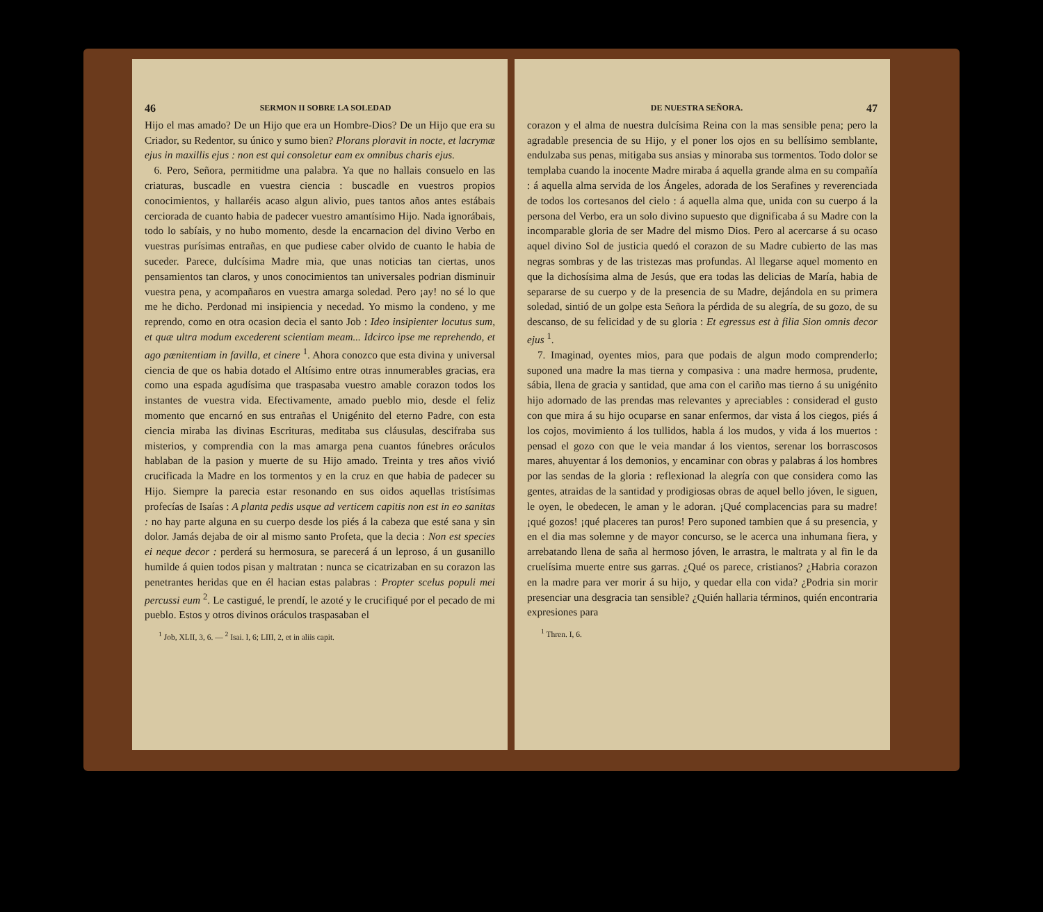46 SERMON II SOBRE LA SOLEDAD
Hijo el mas amado? De un Hijo que era un Hombre-Dios? De un Hijo que era su Criador, su Redentor, su único y sumo bien? Plorans ploravit in nocte, et lacrymæ ejus in maxillis ejus : non est qui consoletur eam ex omnibus charis ejus.
6. Pero, Señora, permitidme una palabra. Ya que no hallais consuelo en las criaturas, buscadle en vuestra ciencia : buscadle en vuestros propios conocimientos, y hallaréis acaso algun alivio, pues tantos años antes estábais cerciorada de cuanto habia de padecer vuestro amantísimo Hijo. Nada ignorábais, todo lo sabíais, y no hubo momento, desde la encarnacion del divino Verbo en vuestras purísimas entrañas, en que pudiese caber olvido de cuanto le habia de suceder. Parece, dulcísima Madre mia, que unas noticias tan ciertas, unos pensamientos tan claros, y unos conocimientos tan universales podrian disminuir vuestra pena, y acompañaros en vuestra amarga soledad. Pero ¡ay! no sé lo que me he dicho. Perdonad mi insipiencia y necedad. Yo mismo la condeno, y me reprendo, como en otra ocasion decia el santo Job : Ideo insipienter locutus sum, et quæ ultra modum excederent scientiam meam... Idcirco ipse me reprehendo, et ago pœnitentiam in favilla, et cinere <sup>1</sup>. Ahora conozco que esta divina y universal ciencia de que os habia dotado el Altísimo entre otras innumerables gracias, era como una espada agudísima que traspasaba vuestro amable corazon todos los instantes de vuestra vida. Efectivamente, amado pueblo mio, desde el feliz momento que encarnó en sus entrañas el Unigénito del eterno Padre, con esta ciencia miraba las divinas Escrituras, meditaba sus cláusulas, descifraba sus misterios, y comprendia con la mas amarga pena cuantos fúnebres oráculos hablaban de la pasion y muerte de su Hijo amado. Treinta y tres años vivió crucificada la Madre en los tormentos y en la cruz en que habia de padecer su Hijo. Siempre la parecia estar resonando en sus oidos aquellas tristísimas profecías de Isaías : A planta pedis usque ad verticem capitis non est in eo sanitas : no hay parte alguna en su cuerpo desde los piés á la cabeza que esté sana y sin dolor. Jamás dejaba de oir al mismo santo Profeta, que la decia : Non est species ei neque decor : perderá su hermosura, se parecerá á un leproso, á un gusanillo humilde á quien todos pisan y maltratan : nunca se cicatrizaban en su corazon las penetrantes heridas que en él hacian estas palabras : Propter scelus populi mei percussi eum <sup>2</sup>. Le castigué, le prendí, le azoté y le crucifiqué por el pecado de mi pueblo. Estos y otros divinos oráculos traspasaban el
<sup>1</sup> Job, XLII, 3, 6. — <sup>2</sup> Isai. I, 6; LIII, 2, et in aliis capit.
DE NUESTRA SEÑORA. 47
corazon y el alma de nuestra dulcísima Reina con la mas sensible pena; pero la agradable presencia de su Hijo, y el poner los ojos en su bellísimo semblante, endulzaba sus penas, mitigaba sus ansias y minoraba sus tormentos. Todo dolor se templaba cuando la inocente Madre miraba á aquella grande alma en su compañía : á aquella alma servida de los Ángeles, adorada de los Serafines y reverenciada de todos los cortesanos del cielo : á aquella alma que, unida con su cuerpo á la persona del Verbo, era un solo divino supuesto que dignificaba á su Madre con la incomparable gloria de ser Madre del mismo Dios. Pero al acercarse á su ocaso aquel divino Sol de justicia quedó el corazon de su Madre cubierto de las mas negras sombras y de las tristezas mas profundas. Al llegarse aquel momento en que la dichosísima alma de Jesús, que era todas las delicias de María, habia de separarse de su cuerpo y de la presencia de su Madre, dejándola en su primera soledad, sintió de un golpe esta Señora la pérdida de su alegría, de su gozo, de su descanso, de su felicidad y de su gloria : Et egressus est à filia Sion omnis decor ejus <sup>1</sup>.
7. Imaginad, oyentes mios, para que podais de algun modo comprenderlo; suponed una madre la mas tierna y compasiva : una madre hermosa, prudente, sábia, llena de gracia y santidad, que ama con el cariño mas tierno á su unigénito hijo adornado de las prendas mas relevantes y apreciables : considerad el gusto con que mira á su hijo ocuparse en sanar enfermos, dar vista á los ciegos, piés á los cojos, movimiento á los tullidos, habla á los mudos, y vida á los muertos : pensad el gozo con que le veia mandar á los vientos, serenar los borrascosos mares, ahuyentar á los demonios, y encaminar con obras y palabras á los hombres por las sendas de la gloria : reflexionad la alegría con que considera como las gentes, atraidas de la santidad y prodigiosas obras de aquel bello jóven, le siguen, le oyen, le obedecen, le aman y le adoran. ¡Qué complacencias para su madre! ¡qué gozos! ¡qué placeres tan puros! Pero suponed tambien que á su presencia, y en el dia mas solemne y de mayor concurso, se le acerca una inhumana fiera, y arrebatando llena de saña al hermoso jóven, le arrastra, le maltrata y al fin le da cruelísima muerte entre sus garras. ¿Qué os parece, cristianos? ¿Habria corazon en la madre para ver morir á su hijo, y quedar ella con vida? ¿Podria sin morir presenciar una desgracia tan sensible? ¿Quién hallaria términos, quién encontraria expresiones para
<sup>1</sup> Thren. I, 6.